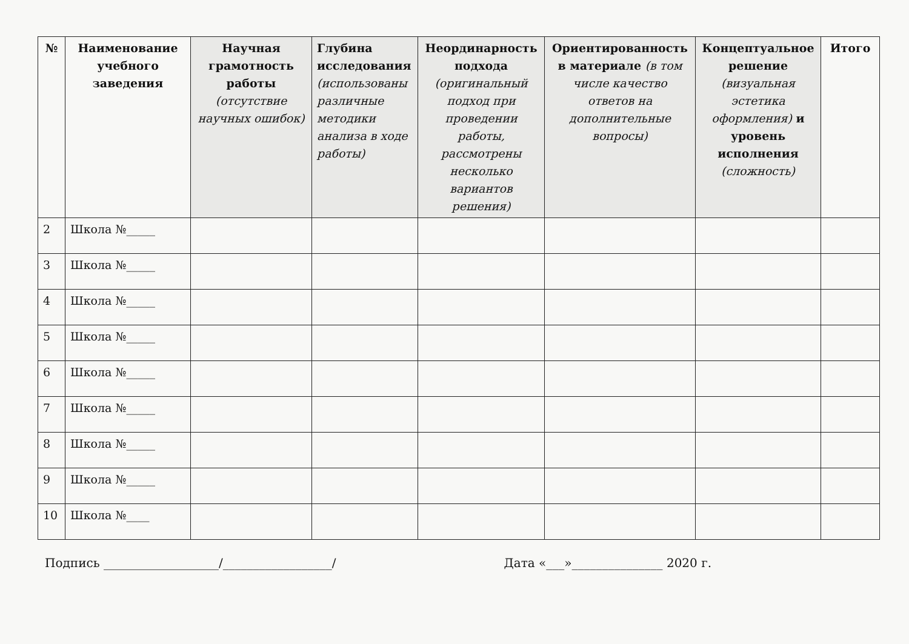| № | Наименование учебного заведения | Научная грамотность работы (отсутствие научных ошибок) | Глубина исследования (использованы различные методики анализа в ходе работы) | Неординарность подхода (оригинальный подход при проведении работы, рассмотрены несколько вариантов решения) | Ориентированность в материале (в том числе качество ответов на дополнительные вопросы) | Концептуальное решение (визуальная эстетика оформления) и уровень исполнения (сложность) | Итого |
| --- | --- | --- | --- | --- | --- | --- | --- |
| 2 | Школа №_____ | | | | | | |
| 3 | Школа №_____ | | | | | | |
| 4 | Школа №_____ | | | | | | |
| 5 | Школа №_____ | | | | | | |
| 6 | Школа №_____ | | | | | | |
| 7 | Школа №_____ | | | | | | |
| 8 | Школа №_____ | | | | | | |
| 9 | Школа №_____ | | | | | | |
| 10 | Школа №____ | | | | | | |
Подпись ___________________/__________________/ Дата «___»_______________ 2020 г.